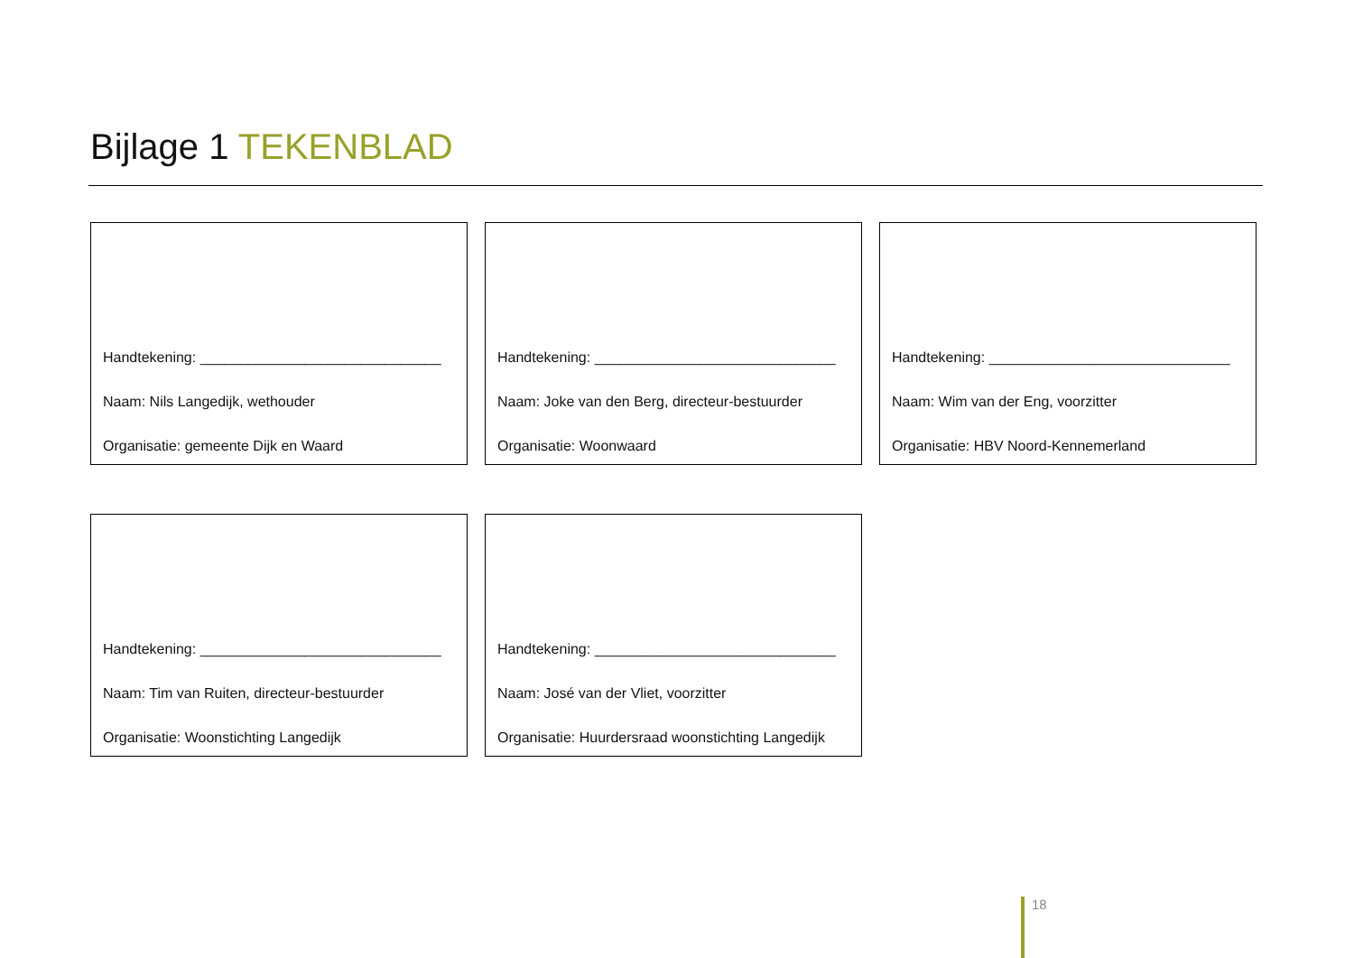Bijlage 1 TEKENBLAD
Handtekening: ______________________________
Naam: Nils Langedijk, wethouder
Organisatie: gemeente Dijk en Waard
Handtekening: ______________________________
Naam: Joke van den Berg, directeur-bestuurder
Organisatie: Woonwaard
Handtekening: ______________________________
Naam: Wim van der Eng, voorzitter
Organisatie: HBV Noord-Kennemerland
Handtekening: ______________________________
Naam: Tim van Ruiten, directeur-bestuurder
Organisatie: Woonstichting Langedijk
Handtekening: ______________________________
Naam: José van der Vliet, voorzitter
Organisatie: Huurdersraad woonstichting Langedijk
18